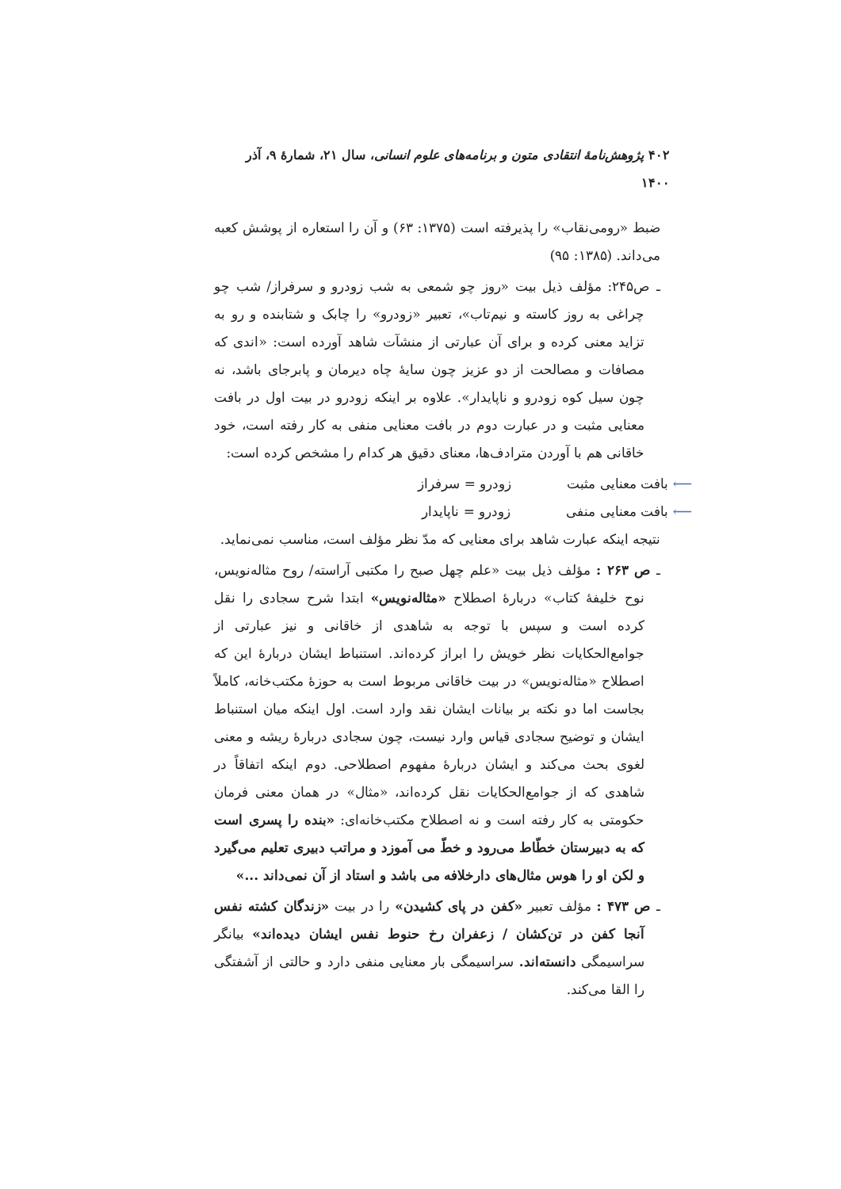۴۰۲ پژوهش‌نامهٔ انتقادی متون و برنامه‌های علوم انسانی، سال ۲۱، شمارهٔ ۹، آذر ۱۴۰۰
ضبط «رومی‌نقاب» را پذیرفته است (۱۳۷۵: ۶۳) و آن را استعاره از پوشش کعبه می‌داند. (۱۳۸۵: ۹۵)
ـ ص۲۴۵: مؤلف ذیل بیت «روز چو شمعی به شب زودرو و سرفراز/ شب چو چراغی به روز کاسته و نیم‌تاب»، تعبیر «زودرو» را چابک و شتابنده و رو به تزاید معنی کرده و برای آن عبارتی از منشآت شاهد آورده است: «اندی که مصافات و مصالحت از دو عزیز چون سایهٔ چاه دیرمان و پابرجای باشد، نه چون سیل کوه زودرو و ناپایدار». علاوه بر اینکه زودرو در بیت اول در بافت معنایی مثبت و در عبارت دوم در بافت معنایی منفی به کار رفته است، خود خاقانی هم با آوردن مترادف‌ها، معنای دقیق هر کدام را مشخص کرده است:
⟵ بافت معنایی مثبت زودرو = سرفراز
⟵ بافت معنایی منفی زودرو = ناپایدار
نتیجه اینکه عبارت شاهد برای معنایی که مدّ نظر مؤلف است، مناسب نمی‌نماید.
ـ ص ۲۶۳ : مؤلف ذیل بیت «علم چهل صبح را مکتبی آراسته/ روح مثاله‌نویس، نوح خلیفهٔ کتاب» دربارهٔ اصطلاح «مثاله‌نویس» ابتدا شرح سجادی را نقل کرده است و سپس با توجه به شاهدی از خاقانی و نیز عبارتی از جوامع‌الحکایات نظر خویش را ابراز کرده‌اند. استنباط ایشان دربارهٔ این که اصطلاح «مثاله‌نویس» در بیت خاقانی مربوط است به حوزهٔ مکتب‌خانه، کاملاً بجاست اما دو نکته بر بیانات ایشان نقد وارد است. اول اینکه میان استنباط ایشان و توضیح سجادی قیاس وارد نیست، چون سجادی دربارهٔ ریشه و معنی لغوی بحث می‌کند و ایشان دربارهٔ مفهوم اصطلاحی. دوم اینکه اتفاقاً در شاهدی که از جوامع‌الحکایات نقل کرده‌اند، «مثال» در همان معنی فرمان حکومتی به کار رفته است و نه اصطلاح مکتب‌خانه‌ای: «بنده را پسری است که به دبیرستان خطّاط می‌رود و خطّ می آموزد و مراتب دبیری تعلیم می‌گیرد و لکن او را هوس مثال‌های دارخلافه می باشد و استاد از آن نمی‌داند ...»
ـ ص ۴۷۳ : مؤلف تعبیر «کفن در پای کشیدن» را در بیت «زندگان کشته نفس آنجا کفن در تن‌کشان / زعفران رخ حنوط نفس ایشان دیده‌اند» بیانگر سراسیمگی دانسته‌اند. سراسیمگی بار معنایی منفی دارد و حالتی از آشفتگی را القا می‌کند.